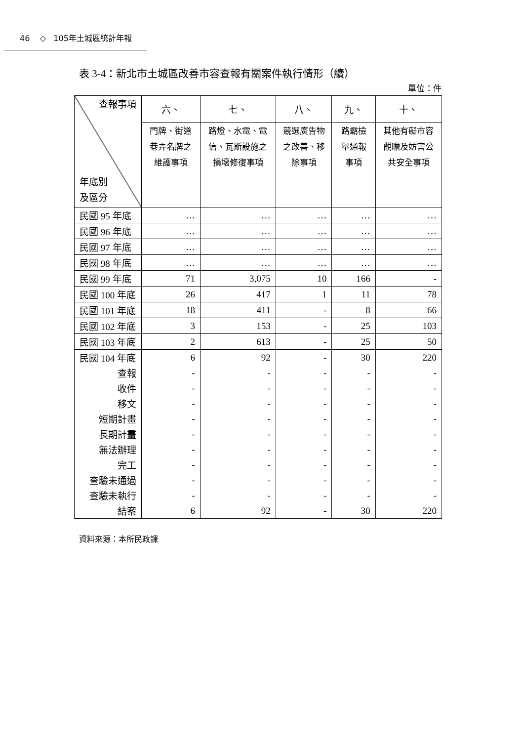46 ◇ 105年土城區統計年報
表 3-4：新北市土城區改善市容查報有關案件執行情形（續）
單位：件
| 查報事項 年底別 及區分 | 六、 | 七、 | 八、 | 九、 | 十、 |
| --- | --- | --- | --- | --- | --- |
| | 門牌、街道巷弄名牌之維護事項 | 路燈、水電、電信、瓦斯設施之損壞修復事項 | 競選廣告物之改善、移除事項 | 路霸檢舉通報事項 | 其他有礙市容觀瞻及妨害公共安全事項 |
| 民國 95 年底 | … | … | … | … | … |
| 民國 96 年底 | … | … | … | … | … |
| 民國 97 年底 | … | … | … | … | … |
| 民國 98 年底 | … | … | … | … | … |
| 民國 99 年底 | 71 | 3,075 | 10 | 166 | - |
| 民國 100 年底 | 26 | 417 | 1 | 11 | 78 |
| 民國 101 年底 | 18 | 411 | - | 8 | 66 |
| 民國 102 年底 | 3 | 153 | - | 25 | 103 |
| 民國 103 年底 | 2 | 613 | - | 25 | 50 |
| 民國 104 年底 | 6 | 92 | - | 30 | 220 |
| 查報 | - | - | - | - | - |
| 收件 | - | - | - | - | - |
| 移文 | - | - | - | - | - |
| 短期計畫 | - | - | - | - | - |
| 長期計畫 | - | - | - | - | - |
| 無法辦理 | - | - | - | - | - |
| 完工 | - | - | - | - | - |
| 查驗未通過 | - | - | - | - | - |
| 查驗未執行 | - | - | - | - | - |
| 結案 | 6 | 92 | - | 30 | 220 |
資料來源：本所民政課